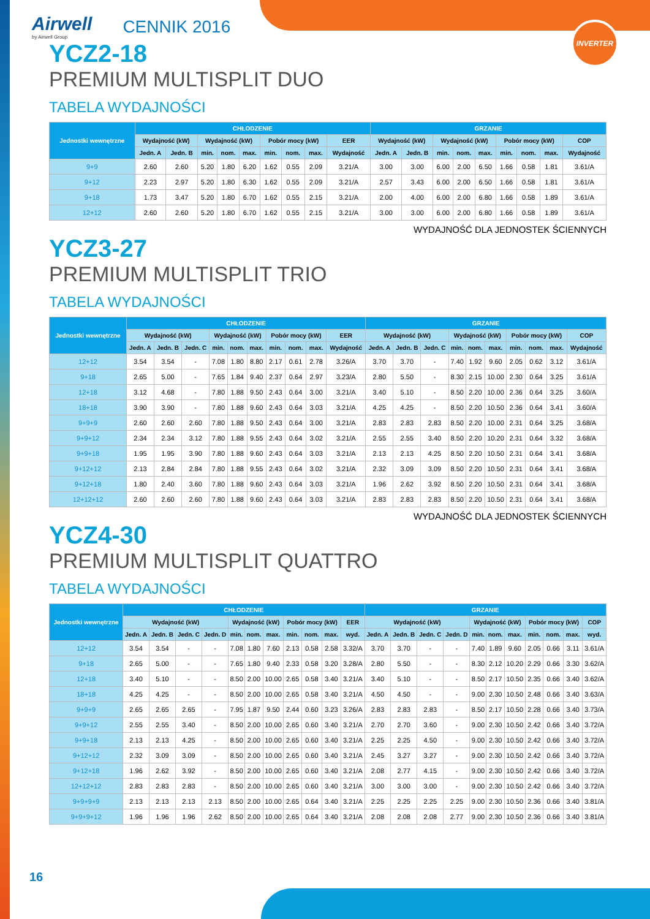INVERTER
Airwell
by Airwell Group
CENNIK 2016
YCZ2-18
PREMIUM MULTISPLIT DUO
TABELA WYDAJNOŚCI
| Jednostki wewnętrzne | CHŁODZENIE | | | | | | | | | GRZANIE | | | | | | | | |
| --- | --- | --- | --- | --- | --- | --- | --- | --- | --- | --- | --- | --- | --- | --- | --- | --- | --- | --- |
| | Wydajność (kW) | | Wydajność (kW) | | | Pobór mocy (kW) | | | EER | Wydajność (kW) | | Wydajność (kW) | | | Pobór mocy (kW) | | | COP |
| | Jedn. A | Jedn. B | min. | nom. | max. | min. | nom. | max. | Wydajność | Jedn. A | Jedn. B | min. | nom. | max. | min. | nom. | max. | Wydajność |
| 9+9 | 2.60 | 2.60 | 5.20 | 1.80 | 6.20 | 1.62 | 0.55 | 2.09 | 3.21/A | 3.00 | 3.00 | 6.00 | 2.00 | 6.50 | 1.66 | 0.58 | 1.81 | 3.61/A |
| 9+12 | 2.23 | 2.97 | 5.20 | 1.80 | 6.30 | 1.62 | 0.55 | 2.09 | 3.21/A | 2.57 | 3.43 | 6.00 | 2.00 | 6.50 | 1.66 | 0.58 | 1.81 | 3.61/A |
| 9+18 | 1.73 | 3.47 | 5.20 | 1.80 | 6.70 | 1.62 | 0.55 | 2.15 | 3.21/A | 2.00 | 4.00 | 6.00 | 2.00 | 6.80 | 1.66 | 0.58 | 1.89 | 3.61/A |
| 12+12 | 2.60 | 2.60 | 5.20 | 1.80 | 6.70 | 1.62 | 0.55 | 2.15 | 3.21/A | 3.00 | 3.00 | 6.00 | 2.00 | 6.80 | 1.66 | 0.58 | 1.89 | 3.61/A |
WYDAJNOŚĆ DLA JEDNOSTEK ŚCIENNYCH
YCZ3-27
PREMIUM MULTISPLIT TRIO
TABELA WYDAJNOŚCI
| Jednostki wewnętrzne | CHŁODZENIE | | | | | | | | | | GRZANIE | | | | | | | | | |
| --- | --- | --- | --- | --- | --- | --- | --- | --- | --- | --- | --- | --- | --- | --- | --- | --- | --- | --- | --- | --- |
| | Wydajność (kW) | | | Wydajność (kW) | | | Pobór mocy (kW) | | | EER | Wydajność (kW) | | | Wydajność (kW) | | | Pobór mocy (kW) | | | COP |
| | Jedn. A | Jedn. B | Jedn. C | min. | nom. | max. | min. | nom. | max. | Wydajność | Jedn. A | Jedn. B | Jedn. C | min. | nom. | max. | min. | nom. | max. | Wydajność |
| 12+12 | 3.54 | 3.54 | - | 7.08 | 1.80 | 8.80 | 2.17 | 0.61 | 2.78 | 3.26/A | 3.70 | 3.70 | - | 7.40 | 1.92 | 9.60 | 2.05 | 0.62 | 3.12 | 3.61/A |
| 9+18 | 2.65 | 5.00 | - | 7.65 | 1.84 | 9.40 | 2.37 | 0.64 | 2.97 | 3.23/A | 2.80 | 5.50 | - | 8.30 | 2.15 | 10.00 | 2.30 | 0.64 | 3.25 | 3.61/A |
| 12+18 | 3.12 | 4.68 | - | 7.80 | 1.88 | 9.50 | 2.43 | 0.64 | 3.00 | 3.21/A | 3.40 | 5.10 | - | 8.50 | 2.20 | 10.00 | 2.36 | 0.64 | 3.25 | 3.60/A |
| 18+18 | 3.90 | 3.90 | - | 7.80 | 1.88 | 9.60 | 2.43 | 0.64 | 3.03 | 3.21/A | 4.25 | 4.25 | - | 8.50 | 2.20 | 10.50 | 2.36 | 0.64 | 3.41 | 3.60/A |
| 9+9+9 | 2.60 | 2.60 | 2.60 | 7.80 | 1.88 | 9.50 | 2.43 | 0.64 | 3.00 | 3.21/A | 2.83 | 2.83 | 2.83 | 8.50 | 2.20 | 10.00 | 2.31 | 0.64 | 3.25 | 3.68/A |
| 9+9+12 | 2.34 | 2.34 | 3.12 | 7.80 | 1.88 | 9.55 | 2.43 | 0.64 | 3.02 | 3.21/A | 2.55 | 2.55 | 3.40 | 8.50 | 2.20 | 10.20 | 2.31 | 0.64 | 3.32 | 3.68/A |
| 9+9+18 | 1.95 | 1.95 | 3.90 | 7.80 | 1.88 | 9.60 | 2.43 | 0.64 | 3.03 | 3.21/A | 2.13 | 2.13 | 4.25 | 8.50 | 2.20 | 10.50 | 2.31 | 0.64 | 3.41 | 3.68/A |
| 9+12+12 | 2.13 | 2.84 | 2.84 | 7.80 | 1.88 | 9.55 | 2.43 | 0.64 | 3.02 | 3.21/A | 2.32 | 3.09 | 3.09 | 8.50 | 2.20 | 10.50 | 2.31 | 0.64 | 3.41 | 3.68/A |
| 9+12+18 | 1.80 | 2.40 | 3.60 | 7.80 | 1.88 | 9.60 | 2.43 | 0.64 | 3.03 | 3.21/A | 1.96 | 2.62 | 3.92 | 8.50 | 2.20 | 10.50 | 2.31 | 0.64 | 3.41 | 3.68/A |
| 12+12+12 | 2.60 | 2.60 | 2.60 | 7.80 | 1.88 | 9.60 | 2.43 | 0.64 | 3.03 | 3.21/A | 2.83 | 2.83 | 2.83 | 8.50 | 2.20 | 10.50 | 2.31 | 0.64 | 3.41 | 3.68/A |
WYDAJNOŚĆ DLA JEDNOSTEK ŚCIENNYCH
YCZ4-30
PREMIUM MULTISPLIT QUATTRO
TABELA WYDAJNOŚCI
| Jednostki wewnętrzne | CHŁODZENIE | | | | | | | | | | | GRZANIE | | | | | | | | | | |
| --- | --- | --- | --- | --- | --- | --- | --- | --- | --- | --- | --- | --- | --- | --- | --- | --- | --- | --- | --- | --- | --- | --- |
| | Wydajność (kW) | | | | Wydajność (kW) | | | Pobór mocy (kW) | | | EER | Wydajność (kW) | | | | Wydajność (kW) | | | Pobór mocy (kW) | | | COP |
| | Jedn. A | Jedn. B | Jedn. C | Jedn. D | min. | nom. | max. | min. | nom. | max. | wyd. | Jedn. A | Jedn. B | Jedn. C | Jedn. D | min. | nom. | max. | min. | nom. | max. | wyd. |
| 12+12 | 3.54 | 3.54 | - | - | 7.08 | 1.80 | 7.60 | 2.13 | 0.58 | 2.58 | 3.32/A | 3.70 | 3.70 | - | - | 7.40 | 1.89 | 9.60 | 2.05 | 0.66 | 3.11 | 3.61/A |
| 9+18 | 2.65 | 5.00 | - | - | 7.65 | 1.80 | 9.40 | 2.33 | 0.58 | 3.20 | 3.28/A | 2.80 | 5.50 | - | - | 8.30 | 2.12 | 10.20 | 2.29 | 0.66 | 3.30 | 3.62/A |
| 12+18 | 3.40 | 5.10 | - | - | 8.50 | 2.00 | 10.00 | 2.65 | 0.58 | 3.40 | 3.21/A | 3.40 | 5.10 | - | - | 8.50 | 2.17 | 10.50 | 2.35 | 0.66 | 3.40 | 3.62/A |
| 18+18 | 4.25 | 4.25 | - | - | 8.50 | 2.00 | 10.00 | 2.65 | 0.58 | 3.40 | 3.21/A | 4.50 | 4.50 | - | - | 9.00 | 2.30 | 10.50 | 2.48 | 0.66 | 3.40 | 3.63/A |
| 9+9+9 | 2.65 | 2.65 | 2.65 | - | 7.95 | 1.87 | 9.50 | 2.44 | 0.60 | 3.23 | 3.26/A | 2.83 | 2.83 | 2.83 | - | 8.50 | 2.17 | 10.50 | 2.28 | 0.66 | 3.40 | 3.73/A |
| 9+9+12 | 2.55 | 2.55 | 3.40 | - | 8.50 | 2.00 | 10.00 | 2.65 | 0.60 | 3.40 | 3.21/A | 2.70 | 2.70 | 3.60 | - | 9.00 | 2.30 | 10.50 | 2.42 | 0.66 | 3.40 | 3.72/A |
| 9+9+18 | 2.13 | 2.13 | 4.25 | - | 8.50 | 2.00 | 10.00 | 2.65 | 0.60 | 3.40 | 3.21/A | 2.25 | 2.25 | 4.50 | - | 9.00 | 2.30 | 10.50 | 2.42 | 0.66 | 3.40 | 3.72/A |
| 9+12+12 | 2.32 | 3.09 | 3.09 | - | 8.50 | 2.00 | 10.00 | 2.65 | 0.60 | 3.40 | 3.21/A | 2.45 | 3.27 | 3.27 | - | 9.00 | 2.30 | 10.50 | 2.42 | 0.66 | 3.40 | 3.72/A |
| 9+12+18 | 1.96 | 2.62 | 3.92 | - | 8.50 | 2.00 | 10.00 | 2.65 | 0.60 | 3.40 | 3.21/A | 2.08 | 2.77 | 4.15 | - | 9.00 | 2.30 | 10.50 | 2.42 | 0.66 | 3.40 | 3.72/A |
| 12+12+12 | 2.83 | 2.83 | 2.83 | - | 8.50 | 2.00 | 10.00 | 2.65 | 0.60 | 3.40 | 3.21/A | 3.00 | 3.00 | 3.00 | - | 9.00 | 2.30 | 10.50 | 2.42 | 0.66 | 3.40 | 3.72/A |
| 9+9+9+9 | 2.13 | 2.13 | 2.13 | 2.13 | 8.50 | 2.00 | 10.00 | 2.65 | 0.64 | 3.40 | 3.21/A | 2.25 | 2.25 | 2.25 | 2.25 | 9.00 | 2.30 | 10.50 | 2.36 | 0.66 | 3.40 | 3.81/A |
| 9+9+9+12 | 1.96 | 1.96 | 1.96 | 2.62 | 8.50 | 2.00 | 10.00 | 2.65 | 0.64 | 3.40 | 3.21/A | 2.08 | 2.08 | 2.08 | 2.77 | 9.00 | 2.30 | 10.50 | 2.36 | 0.66 | 3.40 | 3.81/A |
16